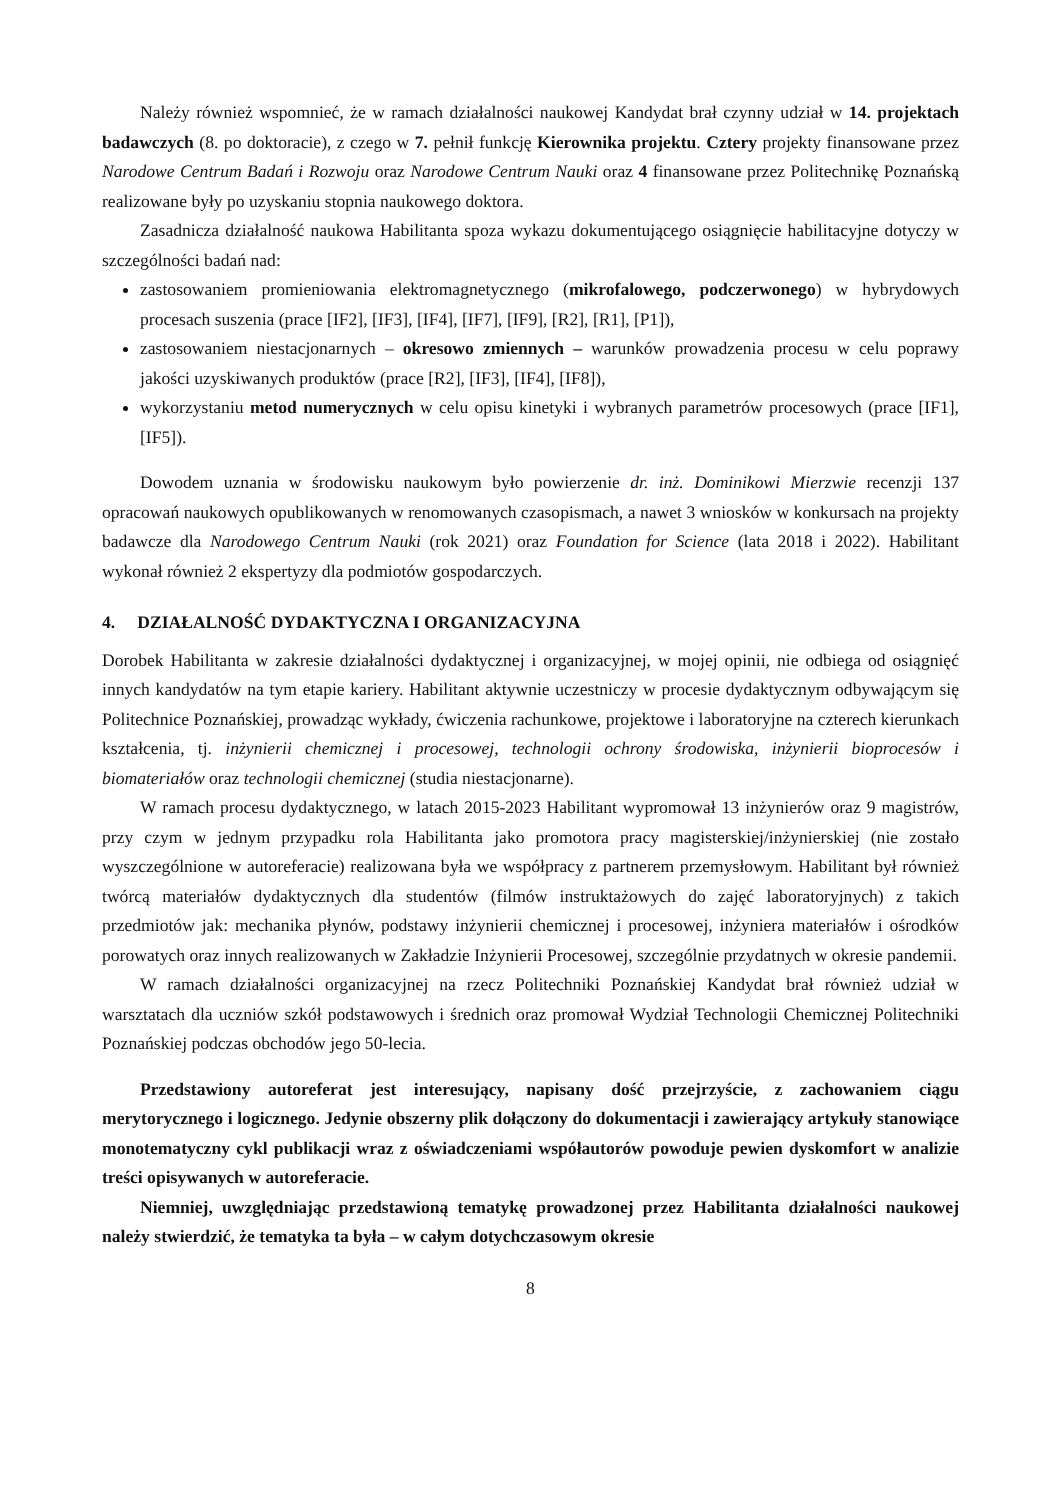Należy również wspomnieć, że w ramach działalności naukowej Kandydat brał czynny udział w 14. projektach badawczych (8. po doktoracie), z czego w 7. pełnił funkcję Kierownika projektu. Cztery projekty finansowane przez Narodowe Centrum Badań i Rozwoju oraz Narodowe Centrum Nauki oraz 4 finansowane przez Politechnikę Poznańską realizowane były po uzyskaniu stopnia naukowego doktora.
Zasadnicza działalność naukowa Habilitanta spoza wykazu dokumentującego osiągnięcie habilitacyjne dotyczy w szczególności badań nad:
zastosowaniem promieniowania elektromagnetycznego (mikrofalowego, podczerwonego) w hybrydowych procesach suszenia (prace [IF2], [IF3], [IF4], [IF7], [IF9], [R2], [R1], [P1]),
zastosowaniem niestacjonarnych – okresowo zmiennych – warunków prowadzenia procesu w celu poprawy jakości uzyskiwanych produktów (prace [R2], [IF3], [IF4], [IF8]),
wykorzystaniu metod numerycznych w celu opisu kinetyki i wybranych parametrów procesowych (prace [IF1], [IF5]).
Dowodem uznania w środowisku naukowym było powierzenie dr. inż. Dominikowi Mierzwie recenzji 137 opracowań naukowych opublikowanych w renomowanych czasopismach, a nawet 3 wniosków w konkursach na projekty badawcze dla Narodowego Centrum Nauki (rok 2021) oraz Foundation for Science (lata 2018 i 2022). Habilitant wykonał również 2 ekspertyzy dla podmiotów gospodarczych.
4. DZIAŁALNOŚĆ DYDAKTYCZNA I ORGANIZACYJNA
Dorobek Habilitanta w zakresie działalności dydaktycznej i organizacyjnej, w mojej opinii, nie odbiega od osiągnięć innych kandydatów na tym etapie kariery. Habilitant aktywnie uczestniczy w procesie dydaktycznym odbywającym się Politechnice Poznańskiej, prowadząc wykłady, ćwiczenia rachunkowe, projektowe i laboratoryjne na czterech kierunkach kształcenia, tj. inżynierii chemicznej i procesowej, technologii ochrony środowiska, inżynierii bioprocesów i biomateriałów oraz technologii chemicznej (studia niestacjonarne).
W ramach procesu dydaktycznego, w latach 2015-2023 Habilitant wypromował 13 inżynierów oraz 9 magistrów, przy czym w jednym przypadku rola Habilitanta jako promotora pracy magisterskiej/inżynierskiej (nie zostało wyszczególnione w autoreferacie) realizowana była we współpracy z partnerem przemysłowym. Habilitant był również twórcą materiałów dydaktycznych dla studentów (filmów instruktażowych do zajęć laboratoryjnych) z takich przedmiotów jak: mechanika płynów, podstawy inżynierii chemicznej i procesowej, inżyniera materiałów i ośrodków porowatych oraz innych realizowanych w Zakładzie Inżynierii Procesowej, szczególnie przydatnych w okresie pandemii.
W ramach działalności organizacyjnej na rzecz Politechniki Poznańskiej Kandydat brał również udział w warsztatach dla uczniów szkół podstawowych i średnich oraz promował Wydział Technologii Chemicznej Politechniki Poznańskiej podczas obchodów jego 50-lecia.
Przedstawiony autoreferat jest interesujący, napisany dość przejrzyście, z zachowaniem ciągu merytorycznego i logicznego. Jedynie obszerny plik dołączony do dokumentacji i zawierający artykuły stanowiące monotematyczny cykl publikacji wraz z oświadczeniami współautorów powoduje pewien dyskomfort w analizie treści opisywanych w autoreferacie.
Niemniej, uwzględniając przedstawioną tematykę prowadzonej przez Habilitanta działalności naukowej należy stwierdzić, że tematyka ta była – w całym dotychczasowym okresie
8